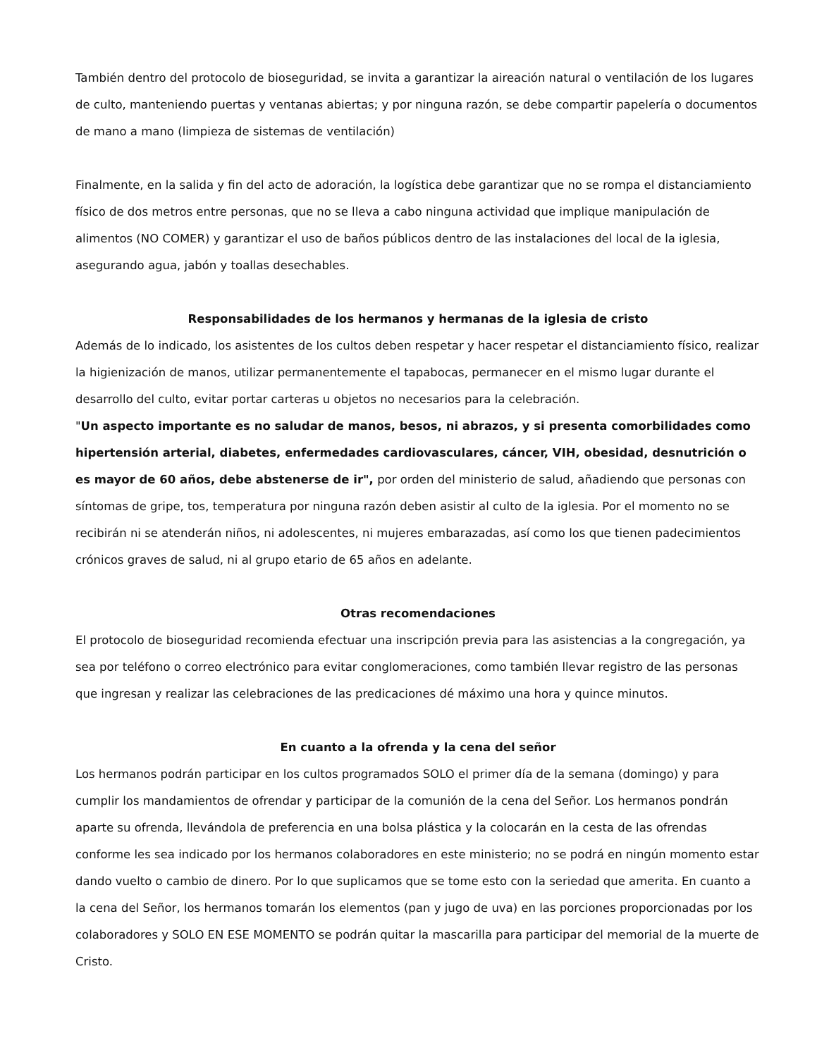También dentro del protocolo de bioseguridad, se invita a garantizar la aireación natural o ventilación de los lugares de culto, manteniendo puertas y ventanas abiertas; y por ninguna razón, se debe compartir papelería o documentos de mano a mano (limpieza de sistemas de ventilación)
Finalmente, en la salida y fin del acto de adoración, la logística debe garantizar que no se rompa el distanciamiento físico de dos metros entre personas, que no se lleva a cabo ninguna actividad que implique manipulación de alimentos (NO COMER) y garantizar el uso de baños públicos dentro de las instalaciones del local de la iglesia, asegurando agua, jabón y toallas desechables.
Responsabilidades de los hermanos y hermanas de la iglesia de cristo
Además de lo indicado, los asistentes de los cultos deben respetar y hacer respetar el distanciamiento físico, realizar la higienización de manos, utilizar permanentemente el tapabocas, permanecer en el mismo lugar durante el desarrollo del culto, evitar portar carteras u objetos no necesarios para la celebración.
"Un aspecto importante es no saludar de manos, besos, ni abrazos, y si presenta comorbilidades como hipertensión arterial, diabetes, enfermedades cardiovasculares, cáncer, VIH, obesidad, desnutrición o es mayor de 60 años, debe abstenerse de ir", por orden del ministerio de salud, añadiendo que personas con síntomas de gripe, tos, temperatura por ninguna razón deben asistir al culto de la iglesia. Por el momento no se recibirán ni se atenderán niños, ni adolescentes, ni mujeres embarazadas, así como los que tienen padecimientos crónicos graves de salud, ni al grupo etario de 65 años en adelante.
Otras recomendaciones
El protocolo de bioseguridad recomienda efectuar una inscripción previa para las asistencias a la congregación, ya sea por teléfono o correo electrónico para evitar conglomeraciones, como también llevar registro de las personas que ingresan y realizar las celebraciones de las predicaciones dé máximo una hora y quince minutos.
En cuanto a la ofrenda y la cena del señor
Los hermanos podrán participar en los cultos programados SOLO el primer día de la semana (domingo) y para cumplir los mandamientos de ofrendar y participar de la comunión de la cena del Señor. Los hermanos pondrán aparte su ofrenda, llevándola de preferencia en una bolsa plástica y la colocarán en la cesta de las ofrendas conforme les sea indicado por los hermanos colaboradores en este ministerio; no se podrá en ningún momento estar dando vuelto o cambio de dinero. Por lo que suplicamos que se tome esto con la seriedad que amerita. En cuanto a la cena del Señor, los hermanos tomarán los elementos (pan y jugo de uva) en las porciones proporcionadas por los colaboradores y SOLO EN ESE MOMENTO se podrán quitar la mascarilla para participar del memorial de la muerte de Cristo.